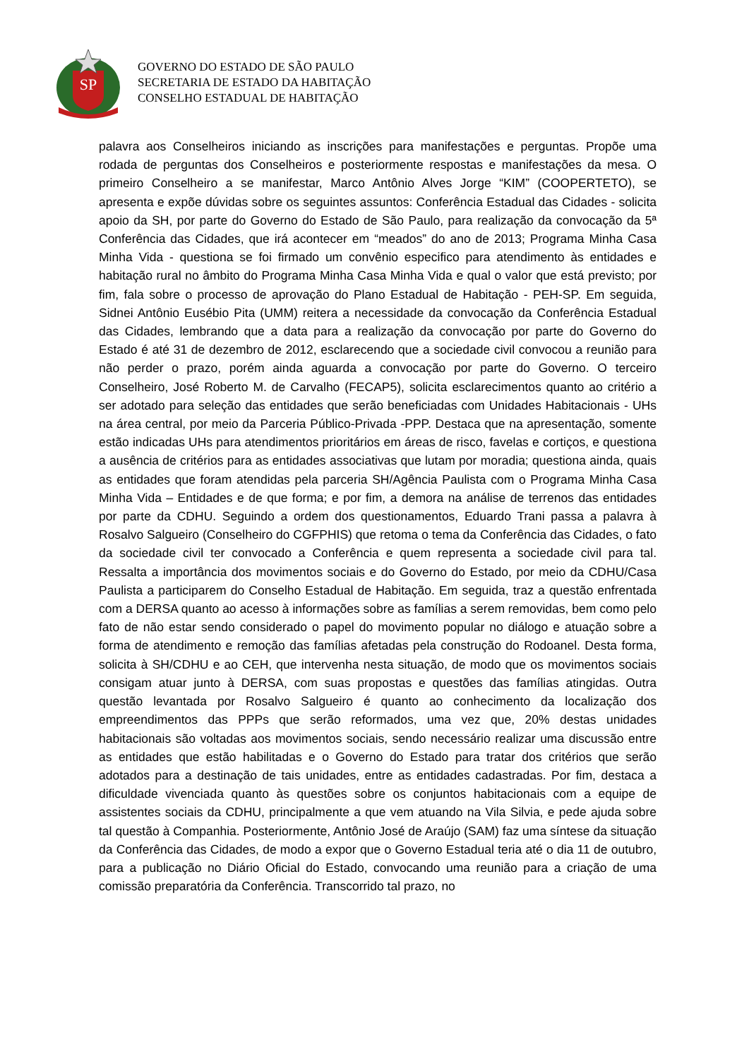SP
GOVERNO DO ESTADO DE SÃO PAULO
SECRETARIA DE ESTADO DA HABITAÇÃO
CONSELHO ESTADUAL DE HABITAÇÃO
palavra aos Conselheiros iniciando as inscrições para manifestações e perguntas. Propõe uma rodada de perguntas dos Conselheiros e posteriormente respostas e manifestações da mesa. O primeiro Conselheiro a se manifestar, Marco Antônio Alves Jorge “KIM” (COOPERTETO), se apresenta e expõe dúvidas sobre os seguintes assuntos: Conferência Estadual das Cidades - solicita apoio da SH, por parte do Governo do Estado de São Paulo, para realização da convocação da 5ª Conferência das Cidades, que irá acontecer em “meados” do ano de 2013; Programa Minha Casa Minha Vida - questiona se foi firmado um convênio especifico para atendimento às entidades e habitação rural no âmbito do Programa Minha Casa Minha Vida e qual o valor que está previsto; por fim, fala sobre o processo de aprovação do Plano Estadual de Habitação - PEH-SP. Em seguida, Sidnei Antônio Eusébio Pita (UMM) reitera a necessidade da convocação da Conferência Estadual das Cidades, lembrando que a data para a realização da convocação por parte do Governo do Estado é até 31 de dezembro de 2012, esclarecendo que a sociedade civil convocou a reunião para não perder o prazo, porém ainda aguarda a convocação por parte do Governo. O terceiro Conselheiro, José Roberto M. de Carvalho (FECAP5), solicita esclarecimentos quanto ao critério a ser adotado para seleção das entidades que serão beneficiadas com Unidades Habitacionais - UHs na área central, por meio da Parceria Público-Privada -PPP. Destaca que na apresentação, somente estão indicadas UHs para atendimentos prioritários em áreas de risco, favelas e cortiços, e questiona a ausência de critérios para as entidades associativas que lutam por moradia; questiona ainda, quais as entidades que foram atendidas pela parceria SH/Agência Paulista com o Programa Minha Casa Minha Vida – Entidades e de que forma; e por fim, a demora na análise de terrenos das entidades por parte da CDHU. Seguindo a ordem dos questionamentos, Eduardo Trani passa a palavra à Rosalvo Salgueiro (Conselheiro do CGFPHIS) que retoma o tema da Conferência das Cidades, o fato da sociedade civil ter convocado a Conferência e quem representa a sociedade civil para tal. Ressalta a importância dos movimentos sociais e do Governo do Estado, por meio da CDHU/Casa Paulista a participarem do Conselho Estadual de Habitação. Em seguida, traz a questão enfrentada com a DERSA quanto ao acesso à informações sobre as famílias a serem removidas, bem como pelo fato de não estar sendo considerado o papel do movimento popular no diálogo e atuação sobre a forma de atendimento e remoção das famílias afetadas pela construção do Rodoanel. Desta forma, solicita à SH/CDHU e ao CEH, que intervenha nesta situação, de modo que os movimentos sociais consigam atuar junto à DERSA, com suas propostas e questões das famílias atingidas. Outra questão levantada por Rosalvo Salgueiro é quanto ao conhecimento da localização dos empreendimentos das PPPs que serão reformados, uma vez que, 20% destas unidades habitacionais são voltadas aos movimentos sociais, sendo necessário realizar uma discussão entre as entidades que estão habilitadas e o Governo do Estado para tratar dos critérios que serão adotados para a destinação de tais unidades, entre as entidades cadastradas. Por fim, destaca a dificuldade vivenciada quanto às questões sobre os conjuntos habitacionais com a equipe de assistentes sociais da CDHU, principalmente a que vem atuando na Vila Silvia, e pede ajuda sobre tal questão à Companhia. Posteriormente, Antônio José de Araújo (SAM) faz uma síntese da situação da Conferência das Cidades, de modo a expor que o Governo Estadual teria até o dia 11 de outubro, para a publicação no Diário Oficial do Estado, convocando uma reunião para a criação de uma comissão preparatória da Conferência. Transcorrido tal prazo, no